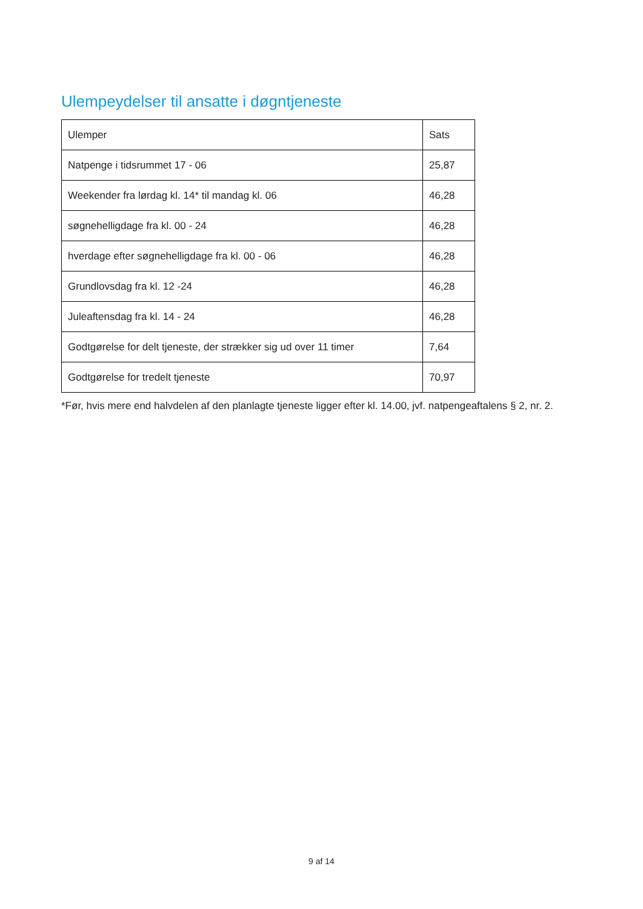Ulempeydelser til ansatte i døgntjeneste
| Ulemper | Sats |
| Natpenge i tidsrummet 17 - 06 | 25,87 |
| Weekender fra lørdag kl. 14* til mandag kl. 06 | 46,28 |
| søgnehelligdage fra kl. 00 - 24 | 46,28 |
| hverdage efter søgnehelligdage fra kl. 00 - 06 | 46,28 |
| Grundlovsdag fra kl. 12 -24 | 46,28 |
| Juleaftensdag fra kl. 14 - 24 | 46,28 |
| Godtgørelse for delt tjeneste, der strækker sig ud over 11 timer | 7,64 |
| Godtgørelse for tredelt tjeneste | 70,97 |
*Før, hvis mere end halvdelen af den planlagte tjeneste ligger efter kl. 14.00, jvf. natpengeaftalens § 2, nr. 2.
9 af 14